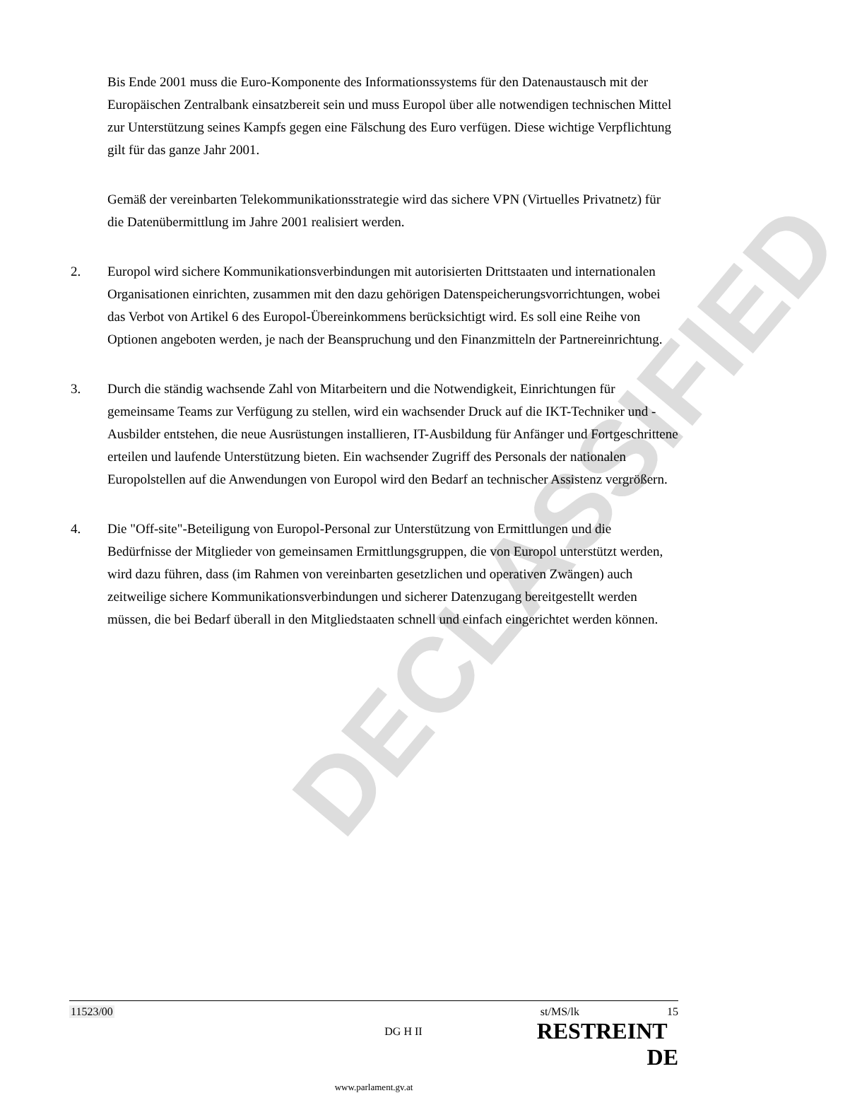DECLASSIFIED
Bis Ende 2001 muss die Euro-Komponente des Informationssystems für den Datenaustausch mit der Europäischen Zentralbank einsatzbereit sein und muss Europol über alle notwendigen technischen Mittel zur Unterstützung seines Kampfs gegen eine Fälschung des Euro verfügen. Diese wichtige Verpflichtung gilt für das ganze Jahr 2001.
Gemäß der vereinbarten Telekommunikationsstrategie wird das sichere VPN (Virtuelles Privatnetz) für die Datenübermittlung im Jahre 2001 realisiert werden.
2. Europol wird sichere Kommunikationsverbindungen mit autorisierten Drittstaaten und internationalen Organisationen einrichten, zusammen mit den dazu gehörigen Datenspeicherungsvorrichtungen, wobei das Verbot von Artikel 6 des Europol-Übereinkommens berücksichtigt wird. Es soll eine Reihe von Optionen angeboten werden, je nach der Beanspruchung und den Finanzmitteln der Partnereinrichtung.
3. Durch die ständig wachsende Zahl von Mitarbeitern und die Notwendigkeit, Einrichtungen für gemeinsame Teams zur Verfügung zu stellen, wird ein wachsender Druck auf die IKT-Techniker und -Ausbilder entstehen, die neue Ausrüstungen installieren, IT-Ausbildung für Anfänger und Fortgeschrittene erteilen und laufende Unterstützung bieten. Ein wachsender Zugriff des Personals der nationalen Europolstellen auf die Anwendungen von Europol wird den Bedarf an technischer Assistenz vergrößern.
4. Die "Off-site"-Beteiligung von Europol-Personal zur Unterstützung von Ermittlungen und die Bedürfnisse der Mitglieder von gemeinsamen Ermittlungsgruppen, die von Europol unterstützt werden, wird dazu führen, dass (im Rahmen von vereinbarten gesetzlichen und operativen Zwängen) auch zeitweilige sichere Kommunikationsverbindungen und sicherer Datenzugang bereitgestellt werden müssen, die bei Bedarf überall in den Mitgliedstaaten schnell und einfach eingerichtet werden können.
11523/00 DG H II st/MS/lk 15
RESTREINT DE
www.parlament.gv.at